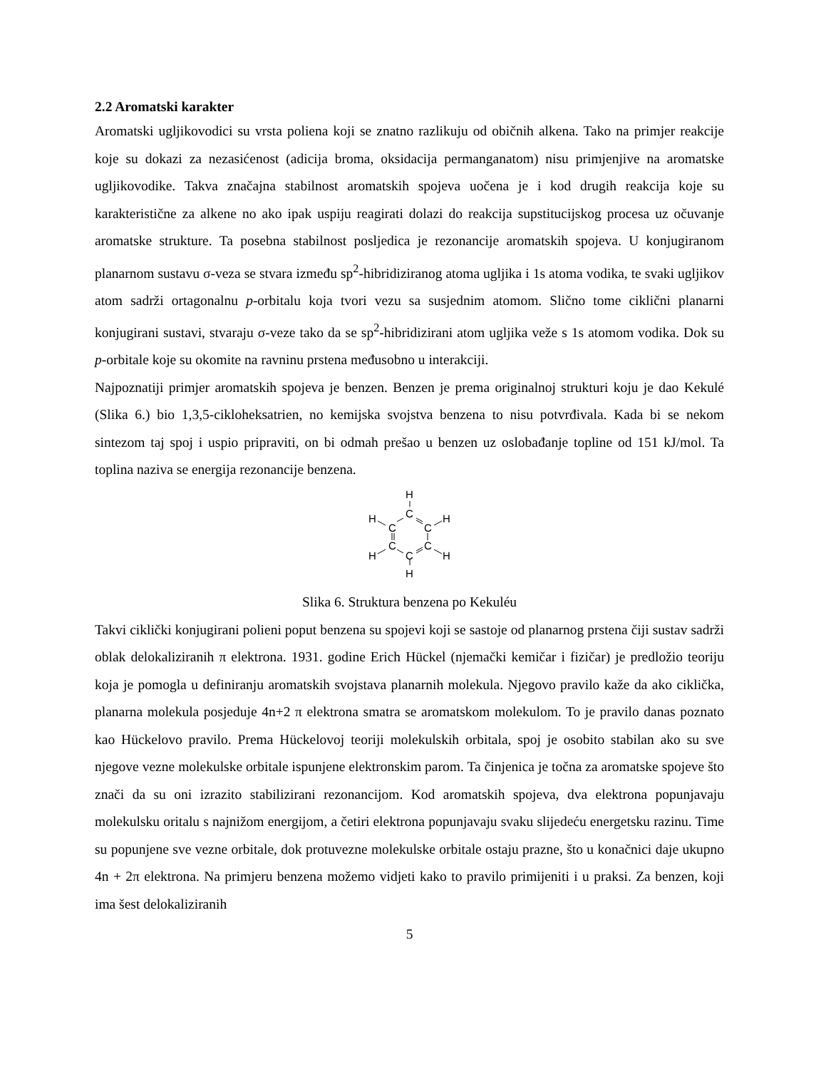2.2 Aromatski karakter
Aromatski ugljikovodici su vrsta poliena koji se znatno razlikuju od običnih alkena. Tako na primjer reakcije koje su dokazi za nezasićenost (adicija broma, oksidacija permanganatom) nisu primjenjive na aromatske ugljikovodike. Takva značajna stabilnost aromatskih spojeva uočena je i kod drugih reakcija koje su karakteristične za alkene no ako ipak uspiju reagirati dolazi do reakcija supstitucijskog procesa uz očuvanje aromatske strukture. Ta posebna stabilnost posljedica je rezonancije aromatskih spojeva. U konjugiranom planarnom sustavu σ-veza se stvara između sp<sup>2</sup>-hibridiziranog atoma ugljika i 1s atoma vodika, te svaki ugljikov atom sadrži ortagonalnu p-orbitalu koja tvori vezu sa susjednim atomom. Slično tome ciklični planarni konjugirani sustavi, stvaraju σ-veze tako da se sp<sup>2</sup>-hibridizirani atom ugljika veže s 1s atomom vodika. Dok su p-orbitale koje su okomite na ravninu prstena međusobno u interakciji.
Najpoznatiji primjer aromatskih spojeva je benzen. Benzen je prema originalnoj strukturi koju je dao Kekulé (Slika 6.) bio 1,3,5-cikloheksatrien, no kemijska svojstva benzena to nisu potvrđivala. Kada bi se nekom sintezom taj spoj i uspio pripraviti, on bi odmah prešao u benzen uz oslobađanje topline od 151 kJ/mol. Ta toplina naziva se energija rezonancije benzena.
H
C
C
C
C
C
C
H
H
H
H
H
Slika 6. Struktura benzena po Kekuléu
Takvi ciklički konjugirani polieni poput benzena su spojevi koji se sastoje od planarnog prstena čiji sustav sadrži oblak delokaliziranih π elektrona. 1931. godine Erich Hückel (njemački kemičar i fizičar) je predložio teoriju koja je pomogla u definiranju aromatskih svojstava planarnih molekula. Njegovo pravilo kaže da ako ciklička, planarna molekula posjeduje 4n+2 π elektrona smatra se aromatskom molekulom. To je pravilo danas poznato kao Hückelovo pravilo. Prema Hückelovoj teoriji molekulskih orbitala, spoj je osobito stabilan ako su sve njegove vezne molekulske orbitale ispunjene elektronskim parom. Ta činjenica je točna za aromatske spojeve što znači da su oni izrazito stabilizirani rezonancijom. Kod aromatskih spojeva, dva elektrona popunjavaju molekulsku oritalu s najnižom energijom, a četiri elektrona popunjavaju svaku slijedeću energetsku razinu. Time su popunjene sve vezne orbitale, dok protuvezne molekulske orbitale ostaju prazne, što u konačnici daje ukupno 4n + 2π elektrona. Na primjeru benzena možemo vidjeti kako to pravilo primijeniti i u praksi. Za benzen, koji ima šest delokaliziranih
5